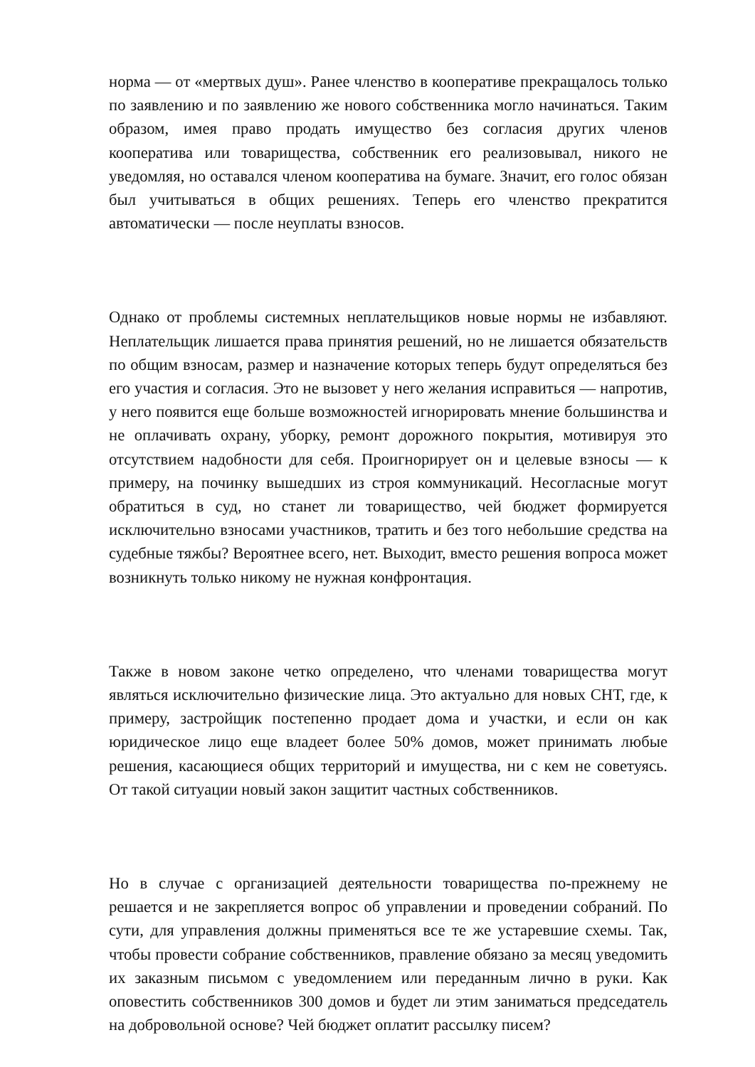норма — от «мертвых душ». Ранее членство в кооперативе прекращалось только по заявлению и по заявлению же нового собственника могло начинаться. Таким образом, имея право продать имущество без согласия других членов кооператива или товарищества, собственник его реализовывал, никого не уведомляя, но оставался членом кооператива на бумаге. Значит, его голос обязан был учитываться в общих решениях. Теперь его членство прекратится автоматически — после неуплаты взносов.
Однако от проблемы системных неплательщиков новые нормы не избавляют. Неплательщик лишается права принятия решений, но не лишается обязательств по общим взносам, размер и назначение которых теперь будут определяться без его участия и согласия. Это не вызовет у него желания исправиться — напротив, у него появится еще больше возможностей игнорировать мнение большинства и не оплачивать охрану, уборку, ремонт дорожного покрытия, мотивируя это отсутствием надобности для себя. Проигнорирует он и целевые взносы — к примеру, на починку вышедших из строя коммуникаций. Несогласные могут обратиться в суд, но станет ли товарищество, чей бюджет формируется исключительно взносами участников, тратить и без того небольшие средства на судебные тяжбы? Вероятнее всего, нет. Выходит, вместо решения вопроса может возникнуть только никому не нужная конфронтация.
Также в новом законе четко определено, что членами товарищества могут являться исключительно физические лица. Это актуально для новых СНТ, где, к примеру, застройщик постепенно продает дома и участки, и если он как юридическое лицо еще владеет более 50% домов, может принимать любые решения, касающиеся общих территорий и имущества, ни с кем не советуясь. От такой ситуации новый закон защитит частных собственников.
Но в случае с организацией деятельности товарищества по-прежнему не решается и не закрепляется вопрос об управлении и проведении собраний. По сути, для управления должны применяться все те же устаревшие схемы. Так, чтобы провести собрание собственников, правление обязано за месяц уведомить их заказным письмом с уведомлением или переданным лично в руки. Как оповестить собственников 300 домов и будет ли этим заниматься председатель на добровольной основе? Чей бюджет оплатит рассылку писем?